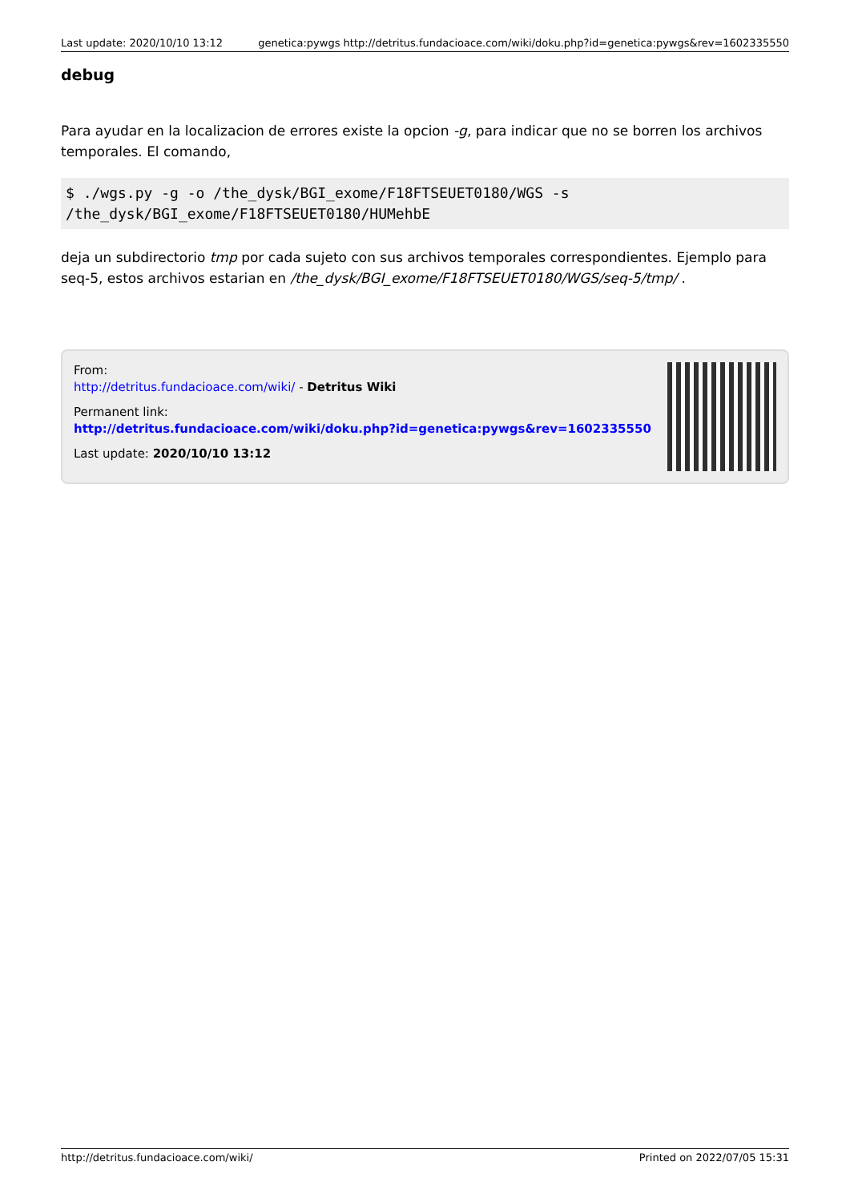Last update: 2020/10/10 13:12 genetica:pywgs http://detritus.fundacioace.com/wiki/doku.php?id=genetica:pywgs&rev=1602335550
debug
Para ayudar en la localizacion de errores existe la opcion -g, para indicar que no se borren los archivos temporales. El comando,
$ ./wgs.py -g -o /the_dysk/BGI_exome/F18FTSEUET0180/WGS -s /the_dysk/BGI_exome/F18FTSEUET0180/HUMehbE
deja un subdirectorio tmp por cada sujeto con sus archivos temporales correspondientes. Ejemplo para seq-5, estos archivos estarian en /the_dysk/BGI_exome/F18FTSEUET0180/WGS/seq-5/tmp/ .
From:
http://detritus.fundacioace.com/wiki/ - Detritus Wiki
Permanent link:
http://detritus.fundacioace.com/wiki/doku.php?id=genetica:pywgs&rev=1602335550
Last update: 2020/10/10 13:12
http://detritus.fundacioace.com/wiki/ Printed on 2022/07/05 15:31